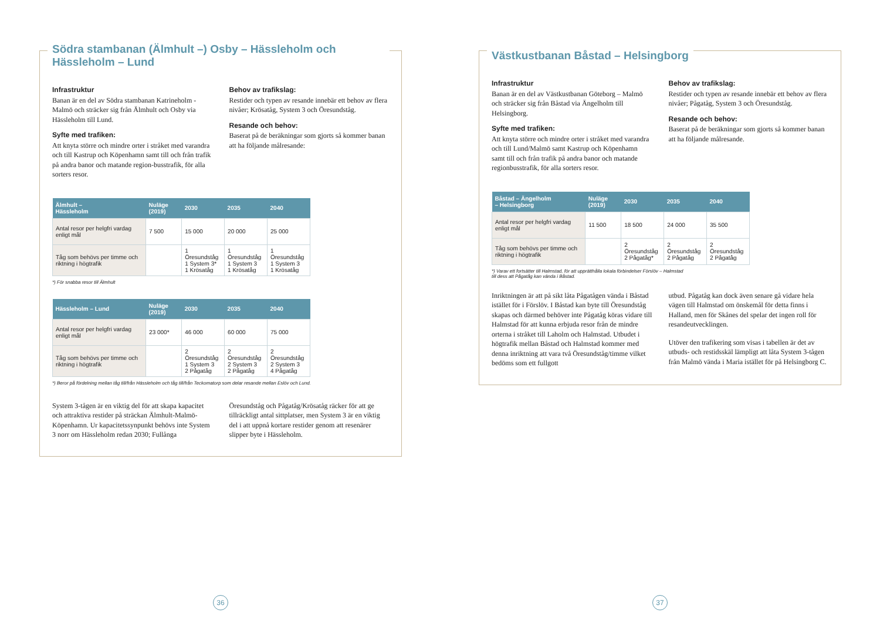Södra stambanan (Älmhult –) Osby – Hässleholm och Hässleholm – Lund
Infrastruktur
Banan är en del av Södra stambanan Katrineholm - Malmö och sträcker sig från Älmhult och Osby via Hässleholm till Lund.
Syfte med trafiken:
Att knyta större och mindre orter i stråket med varandra och till Kastrup och Köpenhamn samt till och från trafik på andra banor och matande region-busstrafik, för alla sorters resor.
Behov av trafikslag:
Restider och typen av resande innebär ett behov av flera nivåer; Krösatåg, System 3 och Öresundståg.
Resande och behov:
Baserat på de beräkningar som gjorts så kommer banan att ha följande målresande:
| Älmhult – Hässleholm | Nuläge (2019) | 2030 | 2035 | 2040 |
| --- | --- | --- | --- | --- |
| Antal resor per helgfri vardag enligt mål | 7 500 | 15 000 | 20 000 | 25 000 |
| Tåg som behövs per timme och riktning i högtrafik | | 1 Öresundståg 1 System 3* 1 Krösatåg | 1 Öresundståg 1 System 3 1 Krösatåg | 1 Öresundståg 1 System 3 1 Krösatåg |
*) För snabba resor till Älmhult
| Hässleholm – Lund | Nuläge (2019) | 2030 | 2035 | 2040 |
| --- | --- | --- | --- | --- |
| Antal resor per helgfri vardag enligt mål | 23 000* | 46 000 | 60 000 | 75 000 |
| Tåg som behövs per timme och riktning i högtrafik | | 2 Öresundståg 1 System 3 2 Pågatåg | 2 Öresundståg 2 System 3 2 Pågatåg | 2 Öresundståg 2 System 3 4 Pågatåg |
*) Beror på fördelning mellan tåg till/från Hässleholm och tåg till/från Teckomatorp som delar resande mellan Eslöv och Lund.
System 3-tågen är en viktig del för att skapa kapacitet och attraktiva restider på sträckan Älmhult-Malmö-Köpenhamn. Ur kapacitetssynpunkt behövs inte System 3 norr om Hässleholm redan 2030; Fullånga
Öresundståg och Pågatåg/Krösatåg räcker för att ge tillräckligt antal sittplatser, men System 3 är en viktig del i att uppnå kortare restider genom att resenärer slipper byte i Hässleholm.
36
Västkustbanan Båstad – Helsingborg
Infrastruktur
Banan är en del av Västkustbanan Göteborg – Malmö och sträcker sig från Båstad via Ängelholm till Helsingborg.
Syfte med trafiken:
Att knyta större och mindre orter i stråket med varandra och till Lund/Malmö samt Kastrup och Köpenhamn samt till och från trafik på andra banor och matande regionbusstrafik, för alla sorters resor.
Behov av trafikslag:
Restider och typen av resande innebär ett behov av flera nivåer; Pågatåg, System 3 och Öresundståg.
Resande och behov:
Baserat på de beräkningar som gjorts så kommer banan att ha följande målresande.
| Båstad – Ängelholm – Helsingborg | Nuläge (2019) | 2030 | 2035 | 2040 |
| --- | --- | --- | --- | --- |
| Antal resor per helgfri vardag enligt mål | 11 500 | 18 500 | 24 000 | 35 500 |
| Tåg som behövs per timme och riktning i högtrafik | | 2 Öresundståg 2 Pågatåg* | 2 Öresundståg 2 Pågatåg | 2 Öresundståg 2 Pågatåg |
*) Varav ett fortsätter till Halmstad, för att upprätthålla lokala förbindelser Förslöv – Halmstad
till dess att Pågatåg kan vända i Båstad.
Inriktningen är att på sikt låta Pågatågen vända i Båstad istället för i Förslöv. I Båstad kan byte till Öresundståg skapas och därmed behöver inte Pågatåg köras vidare till Halmstad för att kunna erbjuda resor från de mindre orterna i stråket till Laholm och Halmstad. Utbudet i högtrafik mellan Båstad och Halmstad kommer med denna inriktning att vara två Öresundståg/timme vilket bedöms som ett fullgott
utbud. Pågatåg kan dock även senare gå vidare hela vägen till Halmstad om önskemål för detta finns i Halland, men för Skånes del spelar det ingen roll för resandeutvecklingen.
Utöver den trafikering som visas i tabellen är det av utbuds- och restidsskäl lämpligt att låta System 3-tågen från Malmö vända i Maria istället för på Helsingborg C.
37